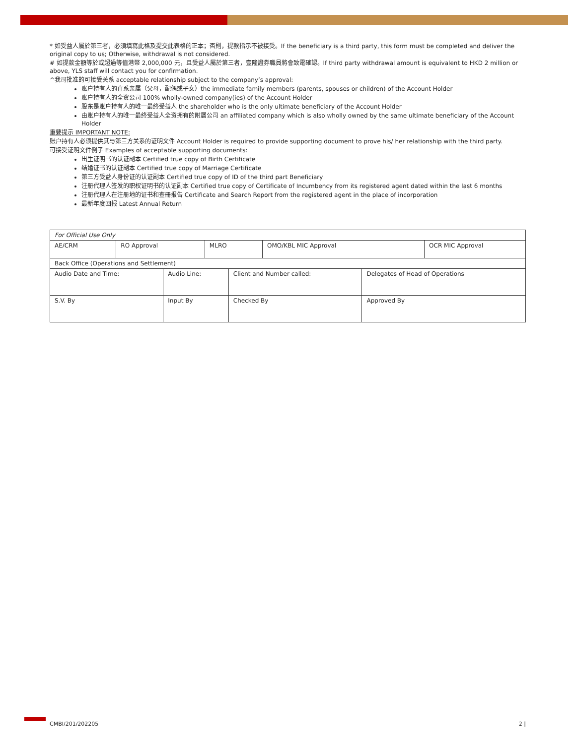* 如受益人屬於第三者，必須填寫此格及提交此表格的正本；否則，提款指示不被接受。If the beneficiary is a third party, this form must be completed and deliver the original copy to us; Otherwise, withdrawal is not considered.
# 如提款金額等於或超過等值港幣 2,000,000 元，且受益人屬於第三者，壹隆證券職員將會致電確認。If third party withdrawal amount is equivalent to HKD 2 million or above, YLS staff will contact you for confirmation.
^我司批准的可接受关系 acceptable relationship subject to the company’s approval:
账户持有人的直系亲属（父母，配偶或子女）the immediate family members (parents, spouses or children) of the Account Holder
账户持有人的全资公司 100% wholly-owned company(ies) of the Account Holder
股东是账户持有人的唯一最终受益人 the shareholder who is the only ultimate beneficiary of the Account Holder
由账户持有人的唯一最终受益人全资拥有的附属公司 an affiliated company which is also wholly owned by the same ultimate beneficiary of the Account Holder
重要提示 IMPORTANT NOTE:
账户持有人必须提供其与第三方关系的证明文件 Account Holder is required to provide supporting document to prove his/ her relationship with the third party.
可接受证明文件例子 Examples of acceptable supporting documents:
出生证明书的认证副本 Certified true copy of Birth Certificate
结婚证书的认证副本 Certified true copy of Marriage Certificate
第三方受益人身份证的认证副本 Certified true copy of ID of the third part Beneficiary
注册代理人签发的职权证明书的认证副本 Certified true copy of Certificate of Incumbency from its registered agent dated within the last 6 months
注册代理人在注册地的证书和查冊报告 Certificate and Search Report from the registered agent in the place of incorporation
最新年度回报 Latest Annual Return
| For Official Use Only | | | | | | | |
| AE/CRM | RO Approval | | MLRO | | OMO/KBL MIC Approval | | OCR MIC Approval |
| Back Office (Operations and Settlement) | | | | | | | |
| Audio Date and Time: | | Audio Line: | | Client and Number called: | | Delegates of Head of Operations | |
| S.V. By | | Input By | | Checked By | | Approved By | |
CMBI/201/202205 2 |